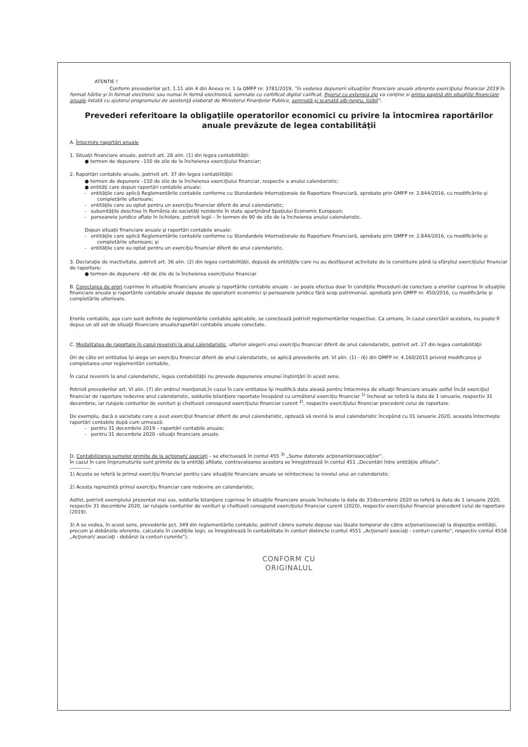ATENTIE !
Conform prevederilor pct. 1.11 alin 4 din Anexa nr. 1 la OMFP nr. 3781/2019, "în vederea depunerii situaţiilor financiare anuale aferente exerciţiului financiar 2019 în format hârtie şi în format electronic sau numai în formă electronică, semnate cu certificat digital calificat, fişierul cu extensia zip va conţine si prima pagină din situaţiile financiare anuale listată cu ajutorul programului de asistenţă elaborat de Ministerul Finanţelor Publice, semnată şi scanată alb-negru, lizibil".
Prevederi referitoare la obligaţiile operatorilor economici cu privire la întocmirea raportărilor anuale prevăzute de legea contabilităţii
A. Întocmire raportări anuale
1. Situaţii financiare anuale, potrivit art. 28 alin. (1) din legea contabilităţii:
● termen de depunere –150 de zile de la încheierea exerciţiului financiar;
2. Raportări contabile anuale, potrivit art. 37 din legea contabilităţii:
● termen de depunere –150 de zile de la încheierea exerciţiului financiar, respectiv a anului calendaristic;
● entităţi care depun raportări contabile anuale:
- entităţile care aplică Reglementările contabile conforme cu Standardele Internaţionale de Raportare Financiară, aprobate prin OMFP nr. 2.844/2016, cu modificările şi completările ulterioare;
- entităţile care au optat pentru un exerciţiu financiar diferit de anul calendaristic;
- subunităţile deschise în România de societăţi rezidente în state aparţinând Spaţiului Economic European;
- persoanele juridice aflate în lichidare, potrivit legii – în termen de 90 de zile de la încheierea anului calendaristic.
Depun situaţii financiare anuale şi raportări contabile anuale:
- entităţile care aplică Reglementările contabile conforme cu Standardele Internaţionale de Raportare Financiară, aprobate prin OMFP nr. 2.844/2016, cu modificările şi completările ulterioare; şi
- entităţile care au optat pentru un exerciţiu financiar diferit de anul calendaristic.
3. Declaraţie de inactivitate, potrivit art. 36 alin. (2) din legea contabilităţii, depusă de entităţile care nu au desfăşurat activitate de la constituire până la sfârşitul exerciţiului financiar de raportare:
● termen de depunere –60 de zile de la încheierea exerciţiului financiar
B. Corectarea de erori cuprinse în situaţiile financiare anuale şi raportările contabile anuale – se poate efectua doar în condiţiile Procedurii de corectare a erorilor cuprinse în situaţiile financiare anuale şi raportările contabile anuale depuse de operatorii economici şi persoanele juridice fără scop patrimonial, aprobată prin OMFP nr. 450/2016, cu modificările şi completările ulterioare.
Erorile contabile, aşa cum sunt definite de reglementările contabile aplicabile, se corectează potrivit reglementărilor respective. Ca urmare, în cazul corectării acestora, nu poate fi depus un alt set de situaţii financiare anuale/raportări contabile anuale corectate.
C. Modalitatea de raportare în cazul revenirii la anul calendaristic, ulterior alegerii unui exerciţiu financiar diferit de anul calendaristic, potrivit art. 27 din legea contabilităţii
Ori de câte ori entitatea îşi alege un exerciţiu financiar diferit de anul calendaristic, se aplică prevederile art. VI alin. (1) - (6) din OMFP nr. 4.160/2015 privind modificarea şi completarea unor reglementări contabile.
În cazul revenirii la anul calendaristic, legea contabilităţii nu prevede depunerea vreunei înştiinţări în acest sens.
Potrivit prevederilor art. VI alin. (7) din ordinul menţionat,în cazul în care entitatea îşi modifică data aleasă pentru întocmirea de situaţii financiare anuale astfel încât exerciţiul financiar de raportare redevine anul calendaristic, soldurile bilanţiere raportate începând cu următorul exerciţiu financiar <sup>1)</sup> încheiat se referă la data de 1 ianuarie, respectiv 31 decembrie, iar rulajele conturilor de venituri şi cheltuieli corespund exerciţiului financiar curent <sup>2)</sup>, respectiv exerciţiului financiar precedent celui de raportare.
De exemplu, dacă o societate care a avut exerciţiul financiar diferit de anul calendaristic, optează să revină la anul calendaristic începând cu 01 ianuarie 2020, aceasta întocmeşte raportări contabile după cum urmează:
- pentru 31 decembrie 2019 – raportări contabile anuale;
- pentru 31 decembrie 2020 –situaţii financiare anuale.
D. Contabilizarea sumelor primite de la acţionari/ asociaţi – se efectuează în contul 455 <sup>3)</sup> „Sume datorate acţionarilor/asociaţilor”.
În cazul în care împrumuturile sunt primite de la entităţi afiliate, contravaloarea acestora se înregistrează în contul 451 „Decontări între entităţile afiliate”.
------------
1) Acesta se referă la primul exerciţiu financiar pentru care situaţiile financiare anuale se reîntocmesc la nivelul unui an calendaristic.
2) Acesta reprezintă primul exerciţiu financiar care redevine an calendaristic.
Astfel, potrivit exemplului prezentat mai sus, soldurile bilanţiere cuprinse în situaţiile financiare anuale încheiate la data de 31decembrie 2020 se referă la data de 1 ianuarie 2020, respectiv 31 decembrie 2020, iar rulajele conturilor de venituri şi cheltuieli corespund exerciţiului financiar curent (2020), respectiv exerciţiului financiar precedent celui de raportare (2019).
3) A se vedea, în acest sens, prevederile pct. 349 din reglementările contabile, potrivit cărora sumele depuse sau lăsate temporar de către acţionari/asociaţi la dispoziţia entităţii, precum şi dobânzile aferente, calculate în condiţiile legii, se înregistrează în contabilitate în conturi distincte (contul 4551 „Acţionari/ asociaţi - conturi curente”, respectiv contul 4558 „Acţionari/ asociaţi - dobânzi la conturi curente”).
CONFORM CU
ORIGINALUL